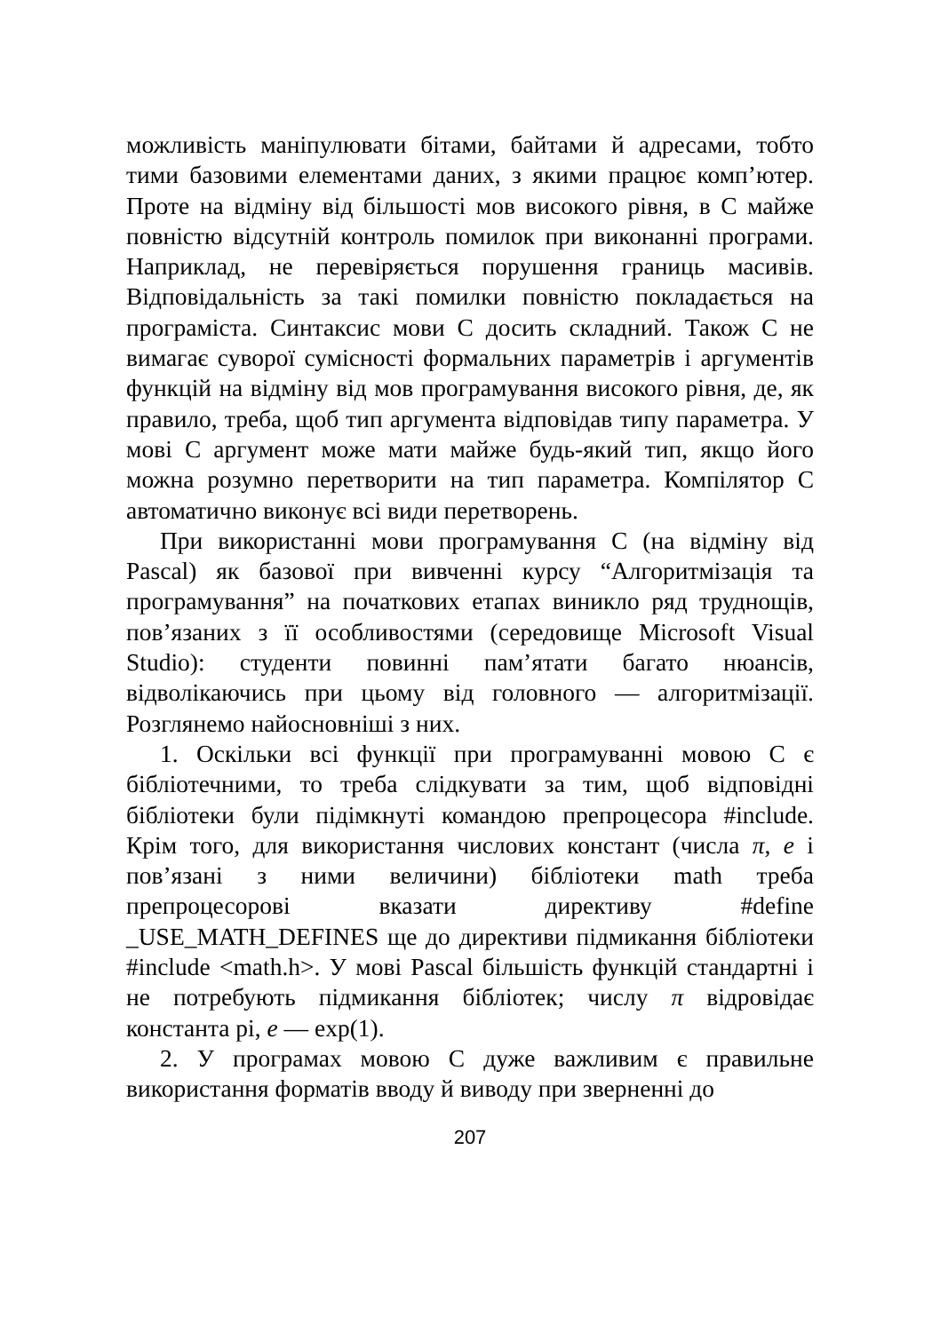можливість маніпулювати бітами, байтами й адресами, тобто тими базовими елементами даних, з якими працює комп’ютер. Проте на відміну від більшості мов високого рівня, в С майже повністю відсутній контроль помилок при виконанні програми. Наприклад, не перевіряється порушення границь масивів. Відповідальність за такі помилки повністю покладається на програміста. Синтаксис мови С досить складний. Також С не вимагає суворої сумісності формальних параметрів і аргументів функцій на відміну від мов програмування високого рівня, де, як правило, треба, щоб тип аргумента відповідав типу параметра. У мові С аргумент може мати майже будь-який тип, якщо його можна розумно перетворити на тип параметра. Компілятор С автоматично виконує всі види перетворень.
При використанні мови програмування С (на відміну від Pascal) як базової при вивченні курсу “Алгоритмізація та програмування” на початкових етапах виникло ряд труднощів, пов’язаних з її особливостями (середовище Microsoft Visual Studio): студенти повинні пам’ятати багато нюансів, відволікаючись при цьому від головного — алгоритмізації. Розглянемо найосновніші з них.
1. Оскільки всі функції при програмуванні мовою С є бібліотечними, то треба слідкувати за тим, щоб відповідні бібліотеки були підімкнуті командою препроцесора #include. Крім того, для використання числових констант (числа π, e і пов’язані з ними величини) бібліотеки math треба препроцесорові вказати директиву #define _USE_MATH_DEFINES ще до директиви підмикання бібліотеки #include <math.h>. У мові Pascal більшість функцій стандартні і не потребують підмикання бібліотек; числу π відровідає константа pi, e — exp(1).
2. У програмах мовою С дуже важливим є правильне використання форматів вводу й виводу при зверненні до
207